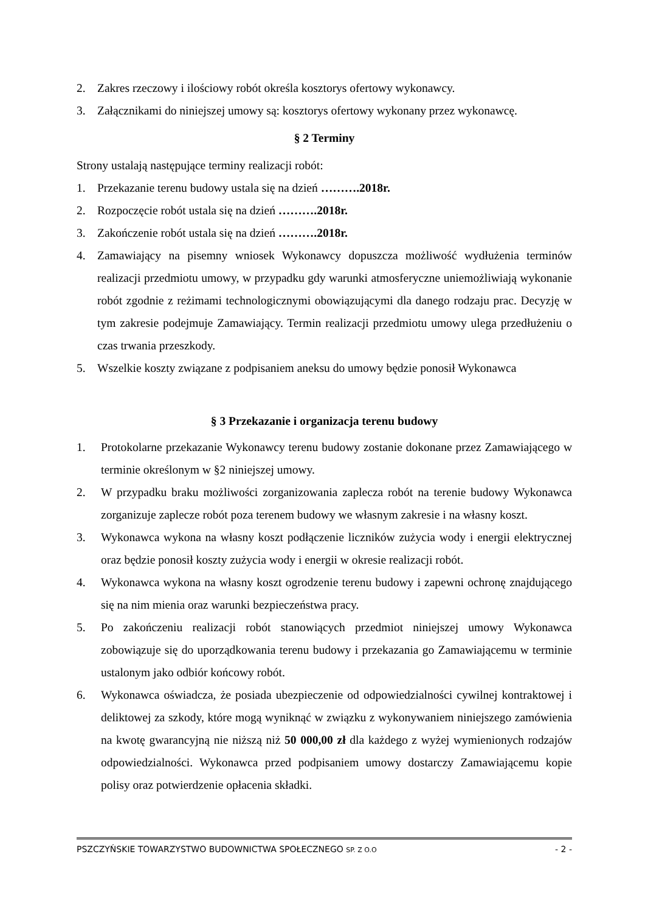2. Zakres rzeczowy i ilościowy robót określa kosztorys ofertowy wykonawcy.
3. Załącznikami do niniejszej umowy są: kosztorys ofertowy wykonany przez wykonawcę.
§ 2 Terminy
Strony ustalają następujące terminy realizacji robót:
1. Przekazanie terenu budowy ustala się na dzień ……….2018r.
2. Rozpoczęcie robót ustala się na dzień ……….2018r.
3. Zakończenie robót ustala się na dzień ……….2018r.
4. Zamawiający na pisemny wniosek Wykonawcy dopuszcza możliwość wydłużenia terminów realizacji przedmiotu umowy, w przypadku gdy warunki atmosferyczne uniemożliwiają wykonanie robót zgodnie z reżimami technologicznymi obowiązującymi dla danego rodzaju prac. Decyzję w tym zakresie podejmuje Zamawiający. Termin realizacji przedmiotu umowy ulega przedłużeniu o czas trwania przeszkody.
5. Wszelkie koszty związane z podpisaniem aneksu do umowy będzie ponosił Wykonawca
§ 3 Przekazanie i organizacja terenu budowy
1. Protokolarne przekazanie Wykonawcy terenu budowy zostanie dokonane przez Zamawiającego w terminie określonym w §2 niniejszej umowy.
2. W przypadku braku możliwości zorganizowania zaplecza robót na terenie budowy Wykonawca zorganizuje zaplecze robót poza terenem budowy we własnym zakresie i na własny koszt.
3. Wykonawca wykona na własny koszt podłączenie liczników zużycia wody i energii elektrycznej oraz będzie ponosił koszty zużycia wody i energii w okresie realizacji robót.
4. Wykonawca wykona na własny koszt ogrodzenie terenu budowy i zapewni ochronę znajdującego się na nim mienia oraz warunki bezpieczeństwa pracy.
5. Po zakończeniu realizacji robót stanowiących przedmiot niniejszej umowy Wykonawca zobowiązuje się do uporządkowania terenu budowy i przekazania go Zamawiającemu w terminie ustalonym jako odbiór końcowy robót.
6. Wykonawca oświadcza, że posiada ubezpieczenie od odpowiedzialności cywilnej kontraktowej i deliktowej za szkody, które mogą wyniknąć w związku z wykonywaniem niniejszego zamówienia na kwotę gwarancyjną nie niższą niż 50 000,00 zł dla każdego z wyżej wymienionych rodzajów odpowiedzialności. Wykonawca przed podpisaniem umowy dostarczy Zamawiającemu kopie polisy oraz potwierdzenie opłacenia składki.
PSZCZYŃSKIE TOWARZYSTWO BUDOWNICTWA SPOŁECZNEGO SP. Z O.O - 2 -